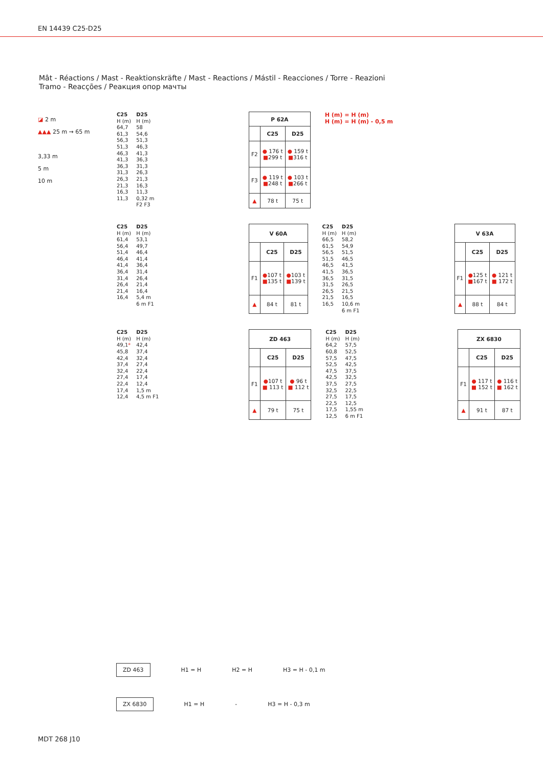EN 14439 C25-D25
Mât - Réactions / Mast - Reaktionskräfte / Mast - Reactions / Mástil - Reacciones / Torre - Reazioni
Tramo - Reacções / Реакция опор мачты
◪ 2 m
▲▲▲ 25 m → 65 m
3,33 m
5 m
10 m
C25
H (m)
64,7
61,3
56,3
51,3
46,3
41,3
36,3
31,3
26,3
21,3
16,3
11,3
D25
H (m)
58
54,6
51,3
46,3
41,3
36,3
31,3
26,3
21,3
16,3
11,3
0,32 m
F2 F3
| P 62A | | |
| --- | --- | --- |
| | C25 | D25 |
| F2 | ● 176 t ■ 299 t | ● 159 t ■ 316 t |
| F3 | ● 119 t ■ 248 t | ● 103 t ■ 266 t |
| ▲ | 78 t | 75 t |
H (m) = H (m)
H (m) = H (m) - 0,5 m
C25
H (m)
61,4
56,4
51,4
46,4
41,4
36,4
31,4
26,4
21,4
16,4
D25
H (m)
53,1
49,7
46,4
41,4
36,4
31,4
26,4
21,4
16,4
5,4 m
6 m F1
| V 60A | | |
| --- | --- | --- |
| | C25 | D25 |
| F1 | ● 107 t ■ 135 t | ● 103 t ■ 139 t |
| ▲ | 84 t | 81 t |
C25
H (m)
66,5
61,5
56,5
51,5
46,5
41,5
36,5
31,5
26,5
21,5
16,5
D25
H (m)
58,2
54,9
51,5
46,5
41,5
36,5
31,5
26,5
21,5
16,5
10,6 m
6 m F1
| V 63A | | |
| --- | --- | --- |
| | C25 | D25 |
| F1 | ● 125 t ■ 167 t | ● 121 t ■ 172 t |
| ▲ | 88 t | 84 t |
C25
H (m)
49,1*
45,8
42,4
37,4
32,4
27,4
22,4
17,4
12,4
D25
H (m)
42,4
37,4
32,4
27,4
22,4
17,4
12,4
1,5 m
4,5 m F1
| ZD 463 | | |
| --- | --- | --- |
| | C25 | D25 |
| F1 | ● 107 t ■ 113 t | ● 96 t ■ 112 t |
| ▲ | 79 t | 75 t |
C25
H (m)
64,2
60,8
57,5
52,5
47,5
42,5
37,5
32,5
27,5
22,5
17,5
12,5
D25
H (m)
57,5
52,5
47,5
42,5
37,5
32,5
27,5
22,5
17,5
12,5
1,55 m
6 m F1
| ZX 6830 | | |
| --- | --- | --- |
| | C25 | D25 |
| F1 | ● 117 t ■ 152 t | ● 116 t ■ 162 t |
| ▲ | 91 t | 87 t |
ZD 463 H1 = H H2 = H H3 = H - 0,1 m
ZX 6830 H1 = H - H3 = H - 0,3 m
MDT 268 J10